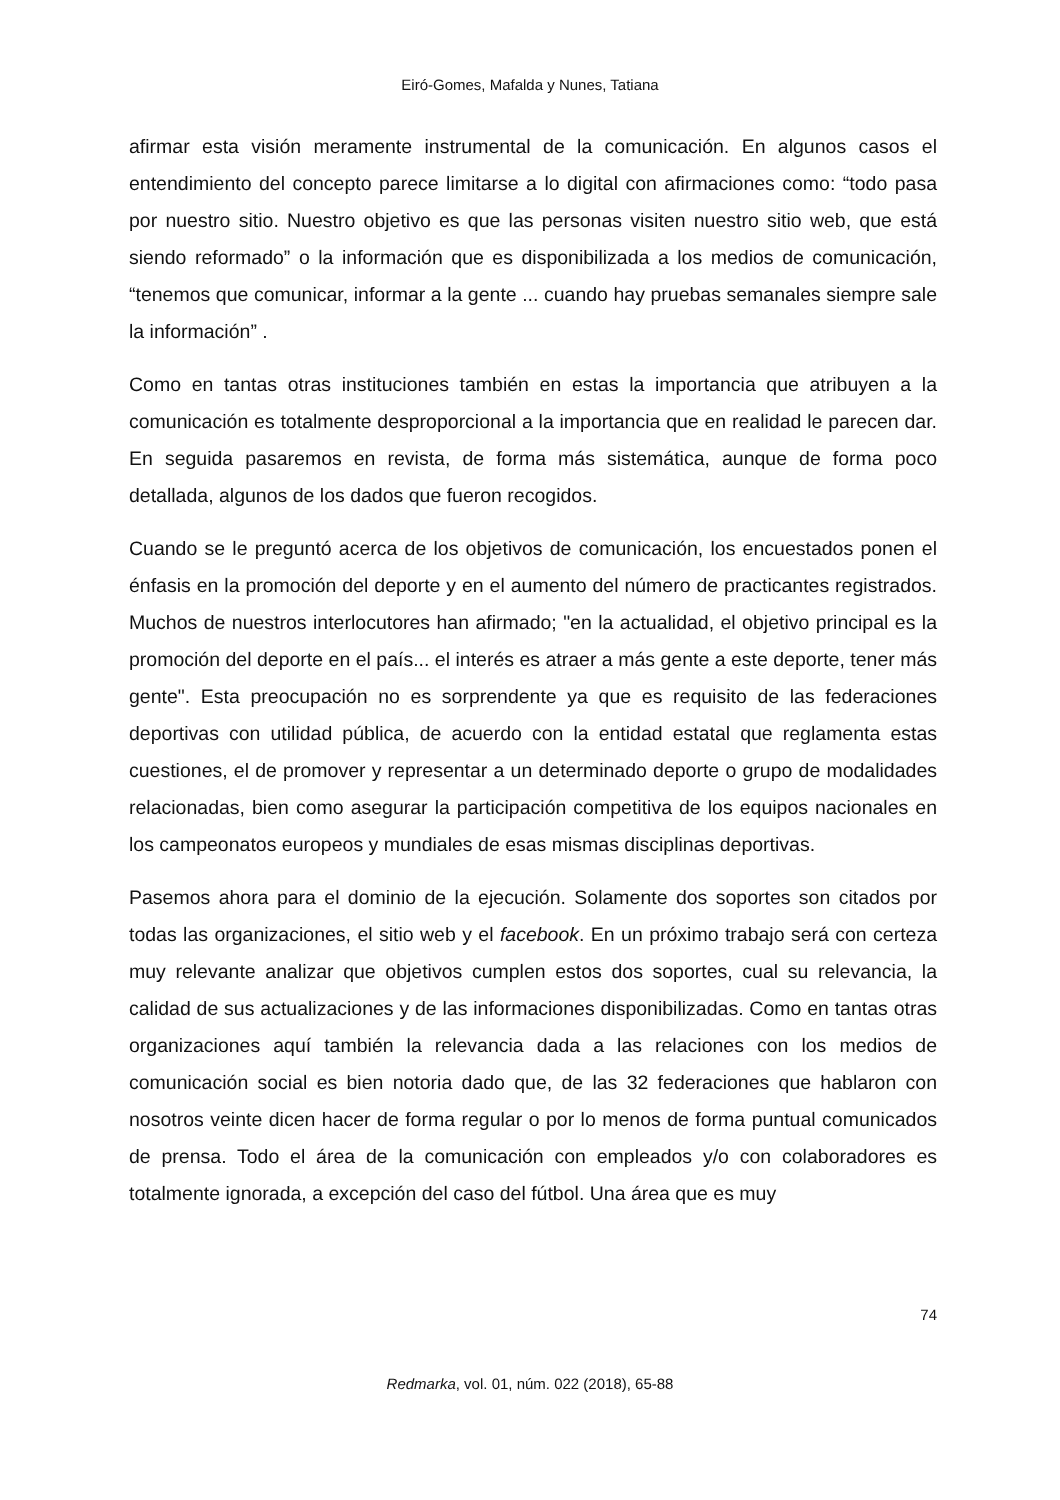Eiró-Gomes, Mafalda y Nunes, Tatiana
afirmar esta visión meramente instrumental de la comunicación. En algunos casos el entendimiento del concepto parece limitarse a lo digital con afirmaciones como: “todo pasa por nuestro sitio. Nuestro objetivo es que las personas visiten nuestro sitio web, que está siendo reformado” o la información que es disponibilizada a los medios de comunicación, “tenemos que comunicar, informar a la gente ... cuando hay pruebas semanales siempre sale la información” .
Como en tantas otras instituciones también en estas la importancia que atribuyen a la comunicación es totalmente desproporcional a la importancia que en realidad le parecen dar. En seguida pasaremos en revista, de forma más sistemática, aunque de forma poco detallada, algunos de los dados que fueron recogidos.
Cuando se le preguntó acerca de los objetivos de comunicación, los encuestados ponen el énfasis en la promoción del deporte y en el aumento del número de practicantes registrados. Muchos de nuestros interlocutores han afirmado; "en la actualidad, el objetivo principal es la promoción del deporte en el país... el interés es atraer a más gente a este deporte, tener más gente". Esta preocupación no es sorprendente ya que es requisito de las federaciones deportivas con utilidad pública, de acuerdo con la entidad estatal que reglamenta estas cuestiones, el de promover y representar a un determinado deporte o grupo de modalidades relacionadas, bien como asegurar la participación competitiva de los equipos nacionales en los campeonatos europeos y mundiales de esas mismas disciplinas deportivas.
Pasemos ahora para el dominio de la ejecución. Solamente dos soportes son citados por todas las organizaciones, el sitio web y el facebook. En un próximo trabajo será con certeza muy relevante analizar que objetivos cumplen estos dos soportes, cual su relevancia, la calidad de sus actualizaciones y de las informaciones disponibilizadas. Como en tantas otras organizaciones aquí también la relevancia dada a las relaciones con los medios de comunicación social es bien notoria dado que, de las 32 federaciones que hablaron con nosotros veinte dicen hacer de forma regular o por lo menos de forma puntual comunicados de prensa. Todo el área de la comunicación con empleados y/o con colaboradores es totalmente ignorada, a excepción del caso del fútbol. Una área que es muy
74
Redmarka, vol. 01, núm. 022 (2018), 65-88